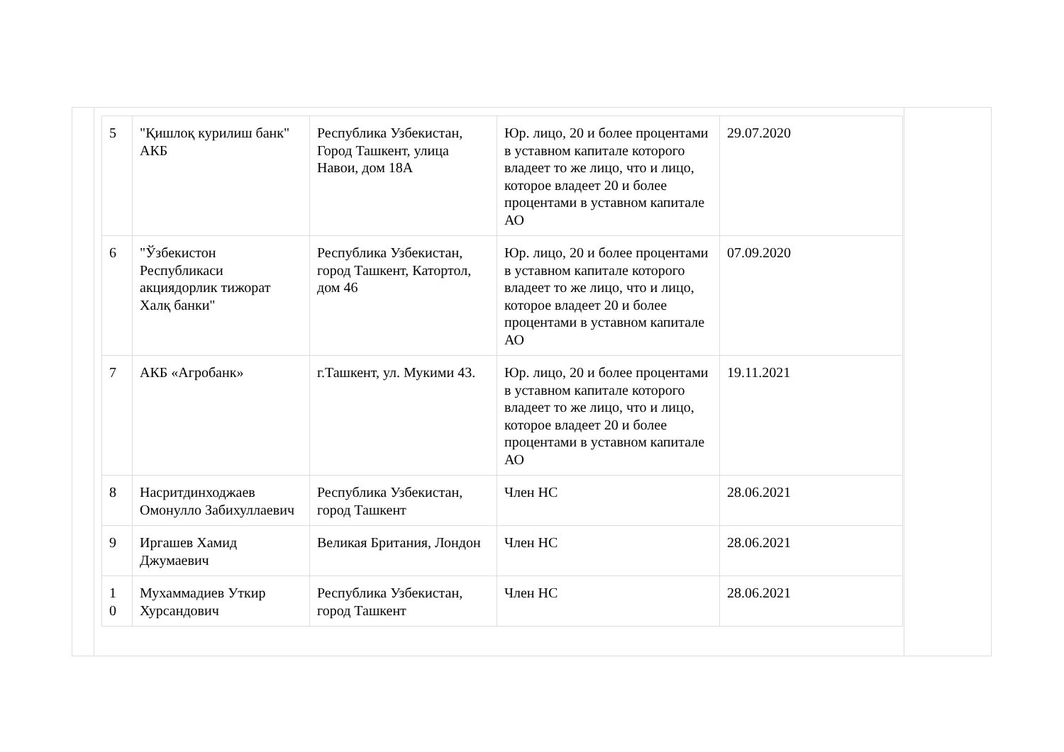| 5 | "Қишлоқ курилиш банк" АКБ | Республика Узбекистан, Город Ташкент, улица Навои, дом 18А | Юр. лицо, 20 и более процентами в уставном капитале которого владеет то же лицо, что и лицо, которое владеет 20 и более процентами в уставном капитале АО | 29.07.2020 |
| 6 | "Ўзбекистон Республикаси акциядорлик тижорат Халқ банки" | Республика Узбекистан, город Ташкент, Катортол, дом 46 | Юр. лицо, 20 и более процентами в уставном капитале которого владеет то же лицо, что и лицо, которое владеет 20 и более процентами в уставном капитале АО | 07.09.2020 |
| 7 | АКБ «Агробанк» | г.Ташкент, ул. Мукими 43. | Юр. лицо, 20 и более процентами в уставном капитале которого владеет то же лицо, что и лицо, которое владеет 20 и более процентами в уставном капитале АО | 19.11.2021 |
| 8 | Насритдинходжаев Омонулло Забихуллаевич | Республика Узбекистан, город Ташкент | Член НС | 28.06.2021 |
| 9 | Иргашев Хамид Джумаевич | Великая Британия, Лондон | Член НС | 28.06.2021 |
| 1 0 | Мухаммадиев Уткир Хурсандович | Республика Узбекистан, город Ташкент | Член НС | 28.06.2021 |